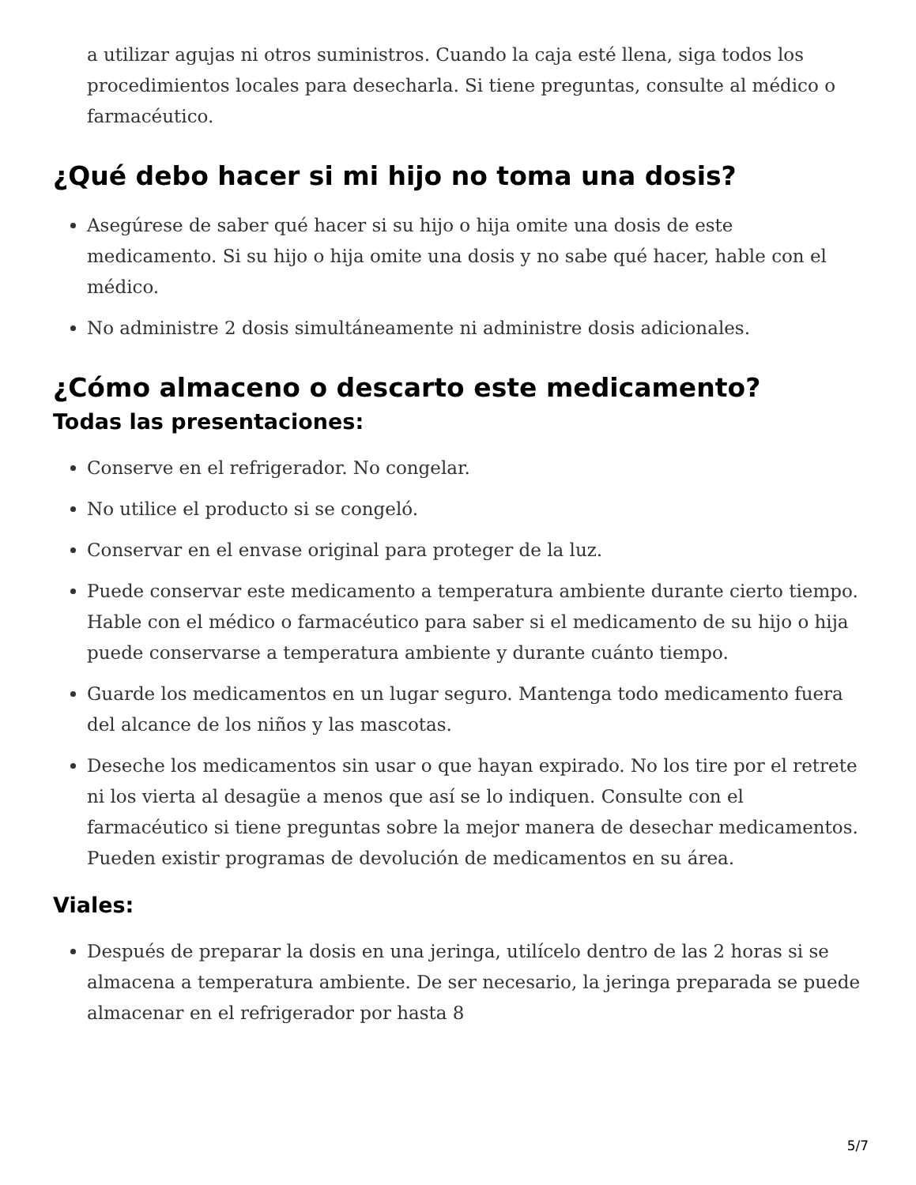a utilizar agujas ni otros suministros. Cuando la caja esté llena, siga todos los procedimientos locales para desecharla. Si tiene preguntas, consulte al médico o farmacéutico.
¿Qué debo hacer si mi hijo no toma una dosis?
Asegúrese de saber qué hacer si su hijo o hija omite una dosis de este medicamento. Si su hijo o hija omite una dosis y no sabe qué hacer, hable con el médico.
No administre 2 dosis simultáneamente ni administre dosis adicionales.
¿Cómo almaceno o descarto este medicamento?
Todas las presentaciones:
Conserve en el refrigerador. No congelar.
No utilice el producto si se congeló.
Conservar en el envase original para proteger de la luz.
Puede conservar este medicamento a temperatura ambiente durante cierto tiempo. Hable con el médico o farmacéutico para saber si el medicamento de su hijo o hija puede conservarse a temperatura ambiente y durante cuánto tiempo.
Guarde los medicamentos en un lugar seguro. Mantenga todo medicamento fuera del alcance de los niños y las mascotas.
Deseche los medicamentos sin usar o que hayan expirado. No los tire por el retrete ni los vierta al desagüe a menos que así se lo indiquen. Consulte con el farmacéutico si tiene preguntas sobre la mejor manera de desechar medicamentos. Pueden existir programas de devolución de medicamentos en su área.
Viales:
Después de preparar la dosis en una jeringa, utilícelo dentro de las 2 horas si se almacena a temperatura ambiente. De ser necesario, la jeringa preparada se puede almacenar en el refrigerador por hasta 8
5/7